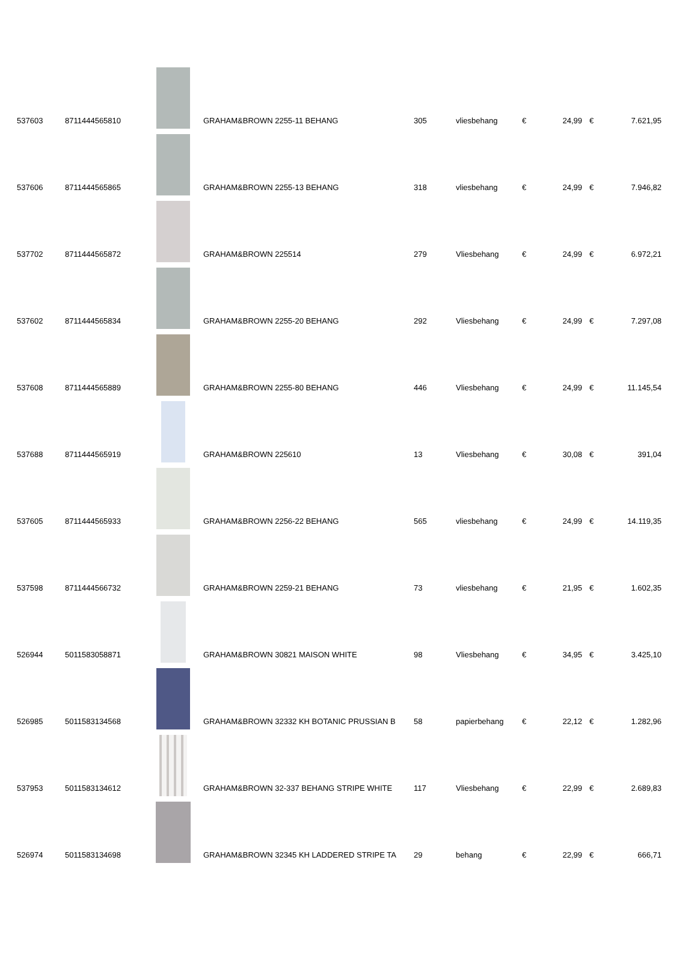| 537603 | 8711444565810 | | GRAHAM&BROWN 2255-11 BEHANG | 305 | vliesbehang | € | 24,99 | € | 7.621,95 |
| 537606 | 8711444565865 | | GRAHAM&BROWN 2255-13 BEHANG | 318 | vliesbehang | € | 24,99 | € | 7.946,82 |
| 537702 | 8711444565872 | | GRAHAM&BROWN 225514 | 279 | Vliesbehang | € | 24,99 | € | 6.972,21 |
| 537602 | 8711444565834 | | GRAHAM&BROWN 2255-20 BEHANG | 292 | Vliesbehang | € | 24,99 | € | 7.297,08 |
| 537608 | 8711444565889 | | GRAHAM&BROWN 2255-80 BEHANG | 446 | Vliesbehang | € | 24,99 | € | 11.145,54 |
| 537688 | 8711444565919 | | GRAHAM&BROWN 225610 | 13 | Vliesbehang | € | 30,08 | € | 391,04 |
| 537605 | 8711444565933 | | GRAHAM&BROWN 2256-22 BEHANG | 565 | vliesbehang | € | 24,99 | € | 14.119,35 |
| 537598 | 8711444566732 | | GRAHAM&BROWN 2259-21 BEHANG | 73 | vliesbehang | € | 21,95 | € | 1.602,35 |
| 526944 | 5011583058871 | | GRAHAM&BROWN 30821 MAISON WHITE | 98 | Vliesbehang | € | 34,95 | € | 3.425,10 |
| 526985 | 5011583134568 | | GRAHAM&BROWN 32332 KH BOTANIC PRUSSIAN B | 58 | papierbehang | € | 22,12 | € | 1.282,96 |
| 537953 | 5011583134612 | | GRAHAM&BROWN 32-337 BEHANG STRIPE WHITE | 117 | Vliesbehang | € | 22,99 | € | 2.689,83 |
| 526974 | 5011583134698 | | GRAHAM&BROWN 32345 KH LADDERED STRIPE TA | 29 | behang | € | 22,99 | € | 666,71 |